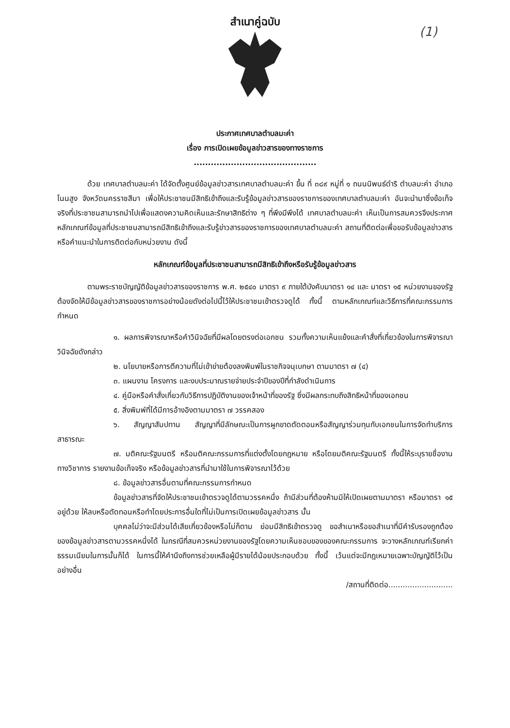(1)
สำเนาคู่ฉบับ
ประกาศเทศบาลตำบลมะค่า
เรื่อง การเปิดเผยข้อมูลข่าวสารของทางราชการ
...........................................
ด้วย เทศบาลตำบลมะค่า ได้จัดตั้งศูนย์ข้อมูลข่าวสารเทศบาลตำบลมะค่า ขึ้น ที่ ๓๘๙ หมู่ที่ ๑ ถนนนิพนธ์ดำริ ตำบลมะค่า อำเภอโนนสูง จังหวัดนครราชสีมา เพื่อให้ประชาชนมีสิทธิเข้าถึงและรับรู้ข้อมูลข่าวสารของราชการของเทศบาลตำบลมะค่า อันจะนำมาซึ่งข้อเท็จจริงที่ประชาชนสามารถนำไปเพื่อแสดงความคิดเห็นและรักษาสิทธิต่าง ๆ ที่พึงมีพึงได้ เทศบาลตำบลมะค่า เห็นเป็นการสมควรจึงประกาศหลักเกณฑ์ข้อมูลที่ประชาชนสามารถมีสิทธิเข้าถึงและรับรู้ข่าวสารของราชการของเทศบาลตำบลมะค่า สถานที่ติดต่อเพื่อขอรับข้อมูลข่าวสาร หรือคำแนะนำในการติดต่อกับหน่วยงาน ดังนี้
หลักเกณฑ์ข้อมูลที่ประชาชนสามารถมีสิทธิเข้าถึงหรือรับรู้ข้อมูลข่าวสาร
ตามพระราชบัญญัติข้อมูลข่าวสารของราชการ พ.ศ. ๒๕๔๐ มาตรา ๙ ภายใต้บังคับมาตรา ๑๔ และ มาตรา ๑๕ หน่วยงานของรัฐต้องจัดให้มีข้อมูลข่าวสารของราชการอย่างน้อยดังต่อไปนี้ไว้ให้ประชาชนเข้าตรวจดูได้ ทั้งนี้ ตามหลักเกณฑ์และวิธีการที่คณะกรรมการกำหนด
๑. ผลการพิจารณาหรือคำวินิจฉัยที่มีผลโดยตรงต่อเอกชน รวมทั้งความเห็นแย้งและคำสั่งที่เกี่ยวข้องในการพิจารณาวินิจฉัยดังกล่าว
๒. นโยบายหรือการตีความที่ไม่เข้าข่ายต้องลงพิมพ์ในราชกิจจนุเบกษา ตามมาตรา ๗ (๔)
๓. แผนงาน โครงการ และงบประมาณรายจ่ายประจำปีของปีที่กำลังดำเนินการ
๔. คู่มือหรือคำสั่งเกี่ยวกับวิธีการปฏิบัติงานของเจ้าหน้าที่ของรัฐ ซึ่งมีผลกระทบถึงสิทธิหน้าที่ของเอกชน
๕. สิ่งพิมพ์ที่ได้มีการอ้างอิงตามมาตรา ๗ วรรคสอง
๖. สัญญาสัมปทาน สัญญาที่มีลักษณะเป็นการผูกขาดตัดตอนหรือสัญญาร่วมทุนกับเอกชนในการจัดทำบริการสาธารณะ
๗. มติคณะรัฐมนตรี หรือมติคณะกรรมการที่แต่งตั้งโดยกฎหมาย หรือโดยมติคณะรัฐมนตรี ทั้งนี้ให้ระบุรายชื่องานทางวิชาการ รายงานข้อเท็จจริง หรือข้อมูลข่าวสารที่นำมาใช้ในการพิจารณาไว้ด้วย
๘. ข้อมูลข่าวสารอื่นตามที่คณะกรรมการกำหนด
ข้อมูลข่าวสารที่จัดให้ประชาชนเข้าตรวจดูได้ตามวรรคหนึ่ง ถ้ามีส่วนที่ต้องห้ามมิให้เปิดเผยตามมาตรา หรือมาตรา ๑๕ อยู่ด้วย ให้ลบหรือตัดทอนหรือทำโดยประการอื่นใดที่ไม่เป็นการเปิดเผยข้อมูลข่าวสาร นั้น
บุคคลไม่ว่าจะมีส่วนได้เสียเกี่ยวข้องหรือไม่ก็ตาม ย่อมมีสิทธิเข้าตรวจดู ขอสำเนาหรือขอสำเนาที่มีคำรับรองถูกต้องของข้อมูลข่าวสารตามวรรคหนึ่งได้ ในกรณีที่สมควรหน่วยงานของรัฐโดยความเห็นชอบของของคณะกรรมการ จะวางหลักเกณฑ์เรียกค่าธรรมเนียมในการนั้นก็ได้ ในการนี้ให้คำนึงถึงการช่วยเหลือผู้มีรายได้น้อยประกอบด้วย ทั้งนี้ เว้นแต่จะมีกฎเหมายเฉพาะบัญญัติไว้เป็นอย่างอื่น
/สถานที่ติดต่อ...........................